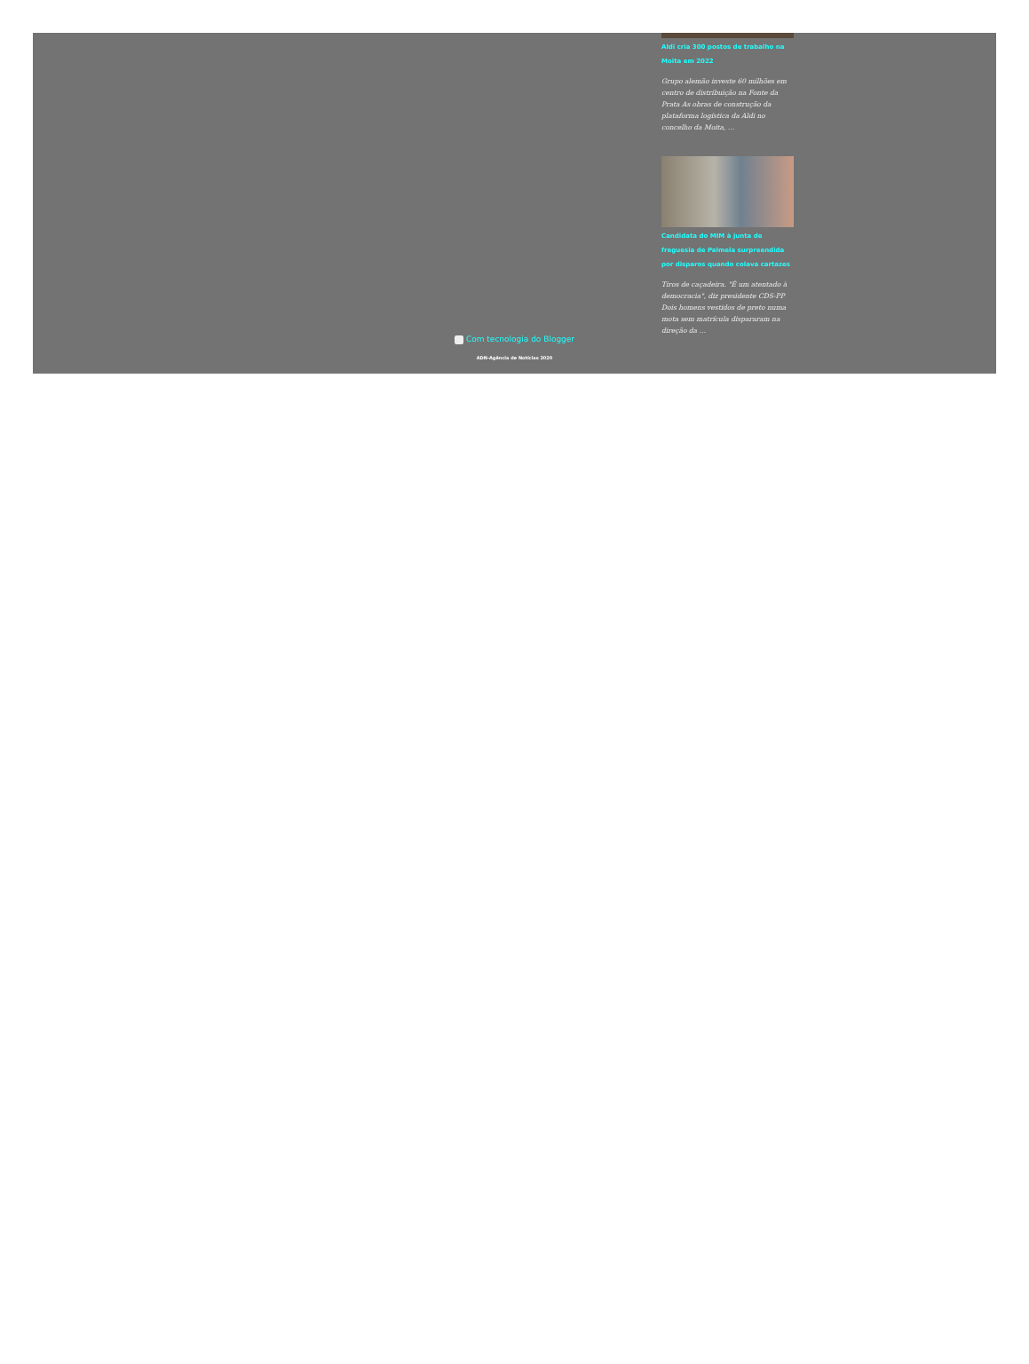Aldi cria 300 postos de trabalho na Moita em 2022
Grupo alemão investe 60 milhões em centro de distribuição na Fonte da Prata As obras de construção da plataforma logística da Aldi no concelho da Moita, …
Candidata do MIM à junta de freguesia de Palmela surpreendida por disparos quando colava cartazes
Tiros de caçadeira. "É um atentado à democracia", diz presidente CDS-PP Dois homens vestidos de preto numa mota sem matrícula dispararam na direção da …
Com tecnologia do Blogger
ADN-Agência de Notícias 2020